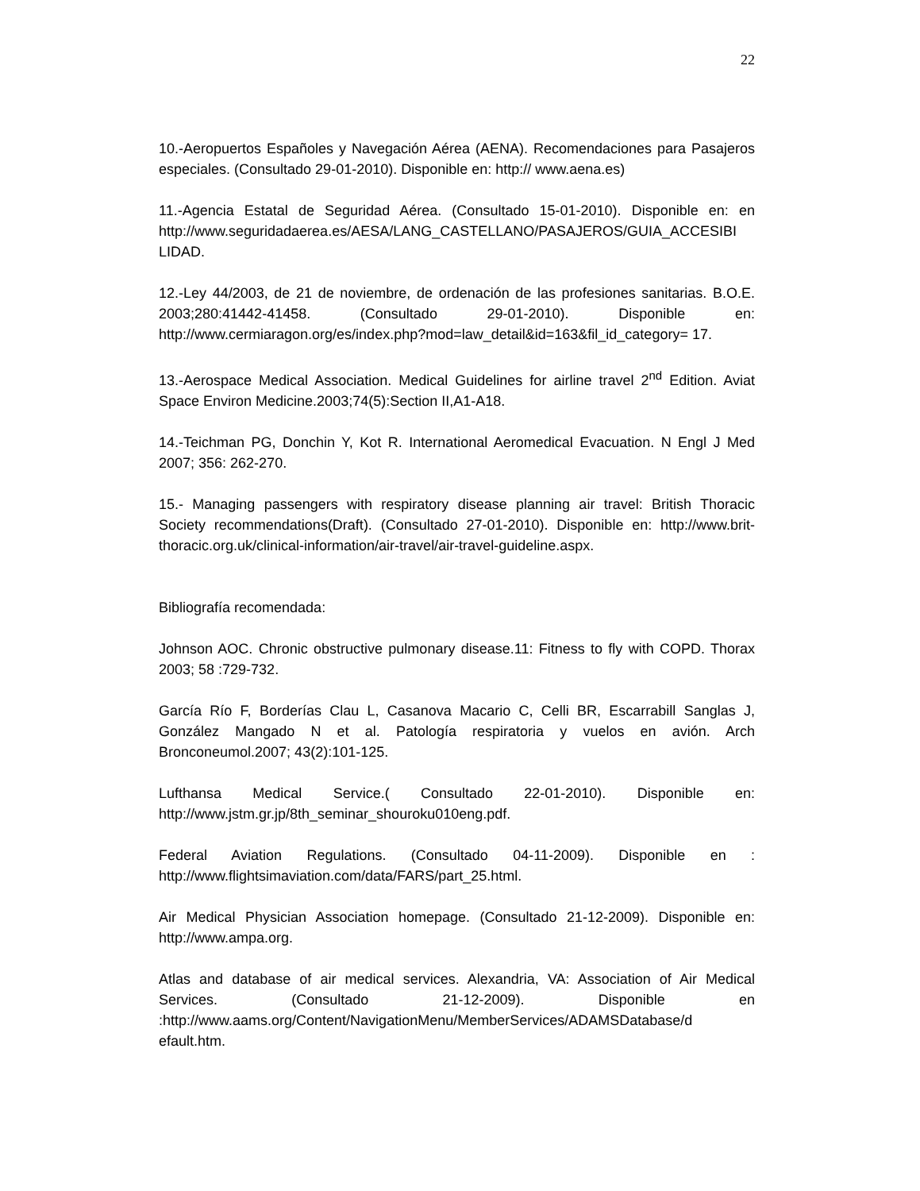22
10.-Aeropuertos Españoles y Navegación Aérea (AENA). Recomendaciones para Pasajeros especiales. (Consultado 29-01-2010). Disponible en: http:// www.aena.es)
11.-Agencia Estatal de Seguridad Aérea. (Consultado 15-01-2010). Disponible en: en http://www.seguridadaerea.es/AESA/LANG_CASTELLANO/PASAJEROS/GUIA_ACCESIBI LIDAD.
12.-Ley 44/2003, de 21 de noviembre, de ordenación de las profesiones sanitarias. B.O.E. 2003;280:41442-41458. (Consultado 29-01-2010). Disponible en: http://www.cermiaragon.org/es/index.php?mod=law_detail&id=163&fil_id_category= 17.
13.-Aerospace Medical Association. Medical Guidelines for airline travel 2<sup>nd</sup> Edition. Aviat Space Environ Medicine.2003;74(5):Section II,A1-A18.
14.-Teichman PG, Donchin Y, Kot R. International Aeromedical Evacuation. N Engl J Med 2007; 356: 262-270.
15.- Managing passengers with respiratory disease planning air travel: British Thoracic Society recommendations(Draft). (Consultado 27-01-2010). Disponible en: http://www.brit-thoracic.org.uk/clinical-information/air-travel/air-travel-guideline.aspx.
Bibliografía recomendada:
Johnson AOC. Chronic obstructive pulmonary disease.11: Fitness to fly with COPD. Thorax 2003; 58 :729-732.
García Río F, Borderías Clau L, Casanova Macario C, Celli BR, Escarrabill Sanglas J, González Mangado N et al. Patología respiratoria y vuelos en avión. Arch Bronconeumol.2007; 43(2):101-125.
Lufthansa Medical Service.( Consultado 22-01-2010). Disponible en: http://www.jstm.gr.jp/8th_seminar_shouroku010eng.pdf.
Federal Aviation Regulations. (Consultado 04-11-2009). Disponible en : http://www.flightsimaviation.com/data/FARS/part_25.html.
Air Medical Physician Association homepage. (Consultado 21-12-2009). Disponible en: http://www.ampa.org.
Atlas and database of air medical services. Alexandria, VA: Association of Air Medical Services. (Consultado 21-12-2009). Disponible en :http://www.aams.org/Content/NavigationMenu/MemberServices/ADAMSDatabase/d efault.htm.